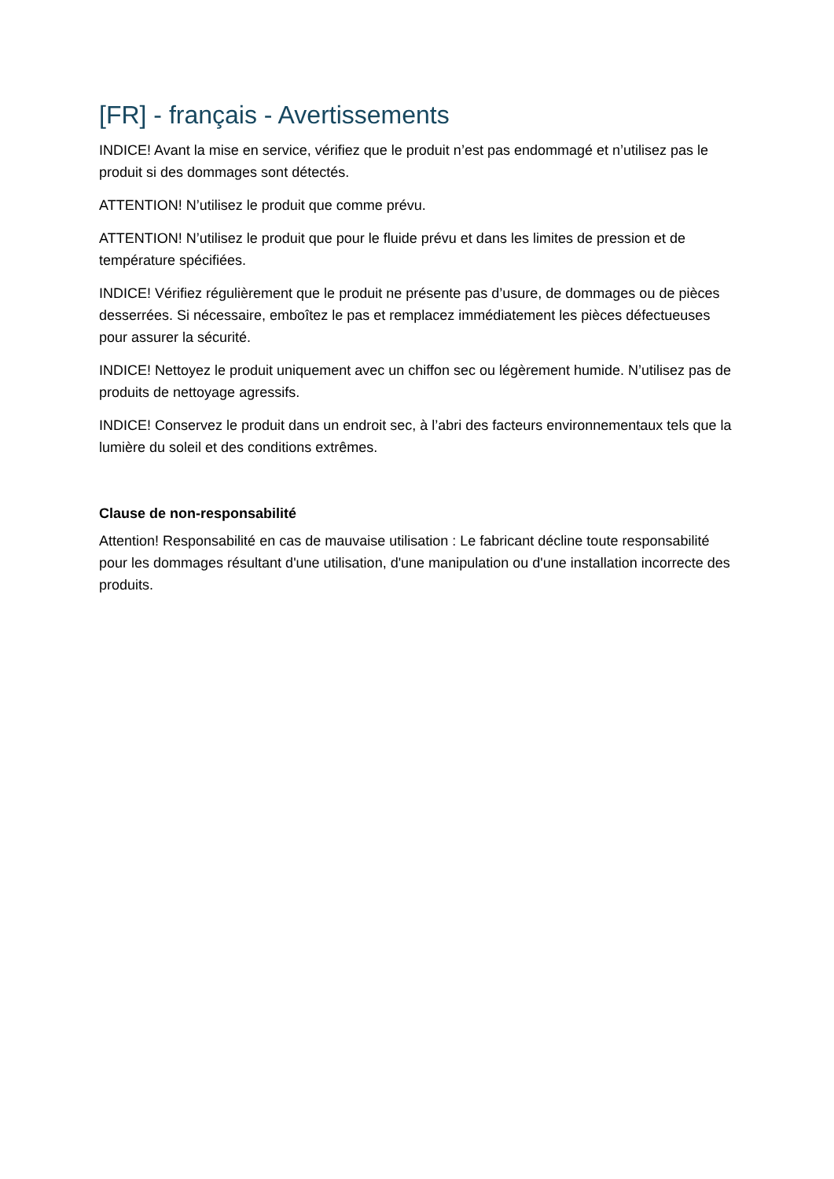[FR] - français - Avertissements
INDICE! Avant la mise en service, vérifiez que le produit n’est pas endommagé et n’utilisez pas le produit si des dommages sont détectés.
ATTENTION! N’utilisez le produit que comme prévu.
ATTENTION! N’utilisez le produit que pour le fluide prévu et dans les limites de pression et de température spécifiées.
INDICE! Vérifiez régulièrement que le produit ne présente pas d’usure, de dommages ou de pièces desserrées. Si nécessaire, emboîtez le pas et remplacez immédiatement les pièces défectueuses pour assurer la sécurité.
INDICE! Nettoyez le produit uniquement avec un chiffon sec ou légèrement humide. N’utilisez pas de produits de nettoyage agressifs.
INDICE! Conservez le produit dans un endroit sec, à l’abri des facteurs environnementaux tels que la lumière du soleil et des conditions extrêmes.
Clause de non-responsabilité
Attention! Responsabilité en cas de mauvaise utilisation : Le fabricant décline toute responsabilité pour les dommages résultant d'une utilisation, d'une manipulation ou d'une installation incorrecte des produits.